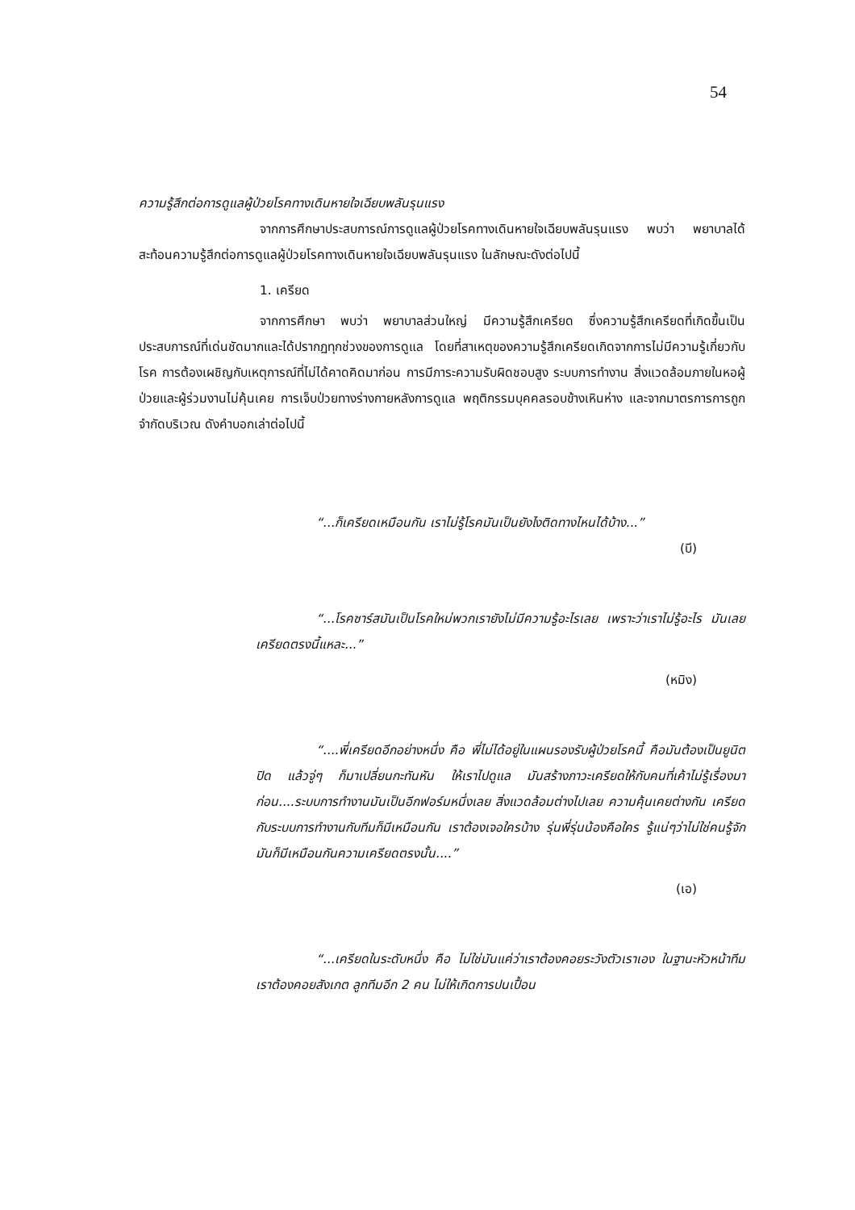54
ความรู้สึกต่อการดูแลผู้ป่วยโรคทางเดินหายใจเฉียบพลันรุนแรง
จากการศึกษาประสบการณ์การดูแลผู้ป่วยโรคทางเดินหายใจเฉียบพลันรุนแรง พบว่า พยาบาลได้สะท้อนความรู้สึกต่อการดูแลผู้ป่วยโรคทางเดินหายใจเฉียบพลันรุนแรง ในลักษณะดังต่อไปนี้
1. เครียด
จากการศึกษา พบว่า พยาบาลส่วนใหญ่ มีความรู้สึกเครียด ซึ่งความรู้สึกเครียดที่เกิดขึ้นเป็นประสบการณ์ที่เด่นชัดมากและได้ปรากฏทุกช่วงของการดูแล โดยที่สาเหตุของความรู้สึกเครียดเกิดจากการไม่มีความรู้เกี่ยวกับโรค การต้องเผชิญกับเหตุการณ์ที่ไม่ได้คาดคิดมาก่อน การมีภาระความรับผิดชอบสูง ระบบการทำงาน สิ่งแวดล้อมภายในหอผู้ป่วยและผู้ร่วมงานไม่คุ้นเคย การเจ็บป่วยทางร่างกายหลังการดูแล พฤติกรรมบุคคลรอบข้างเหินห่าง และจากมาตรการการถูกจำกัดบริเวณ ดังคำบอกเล่าต่อไปนี้
“...ก็เครียดเหมือนกัน เราไม่รู้โรคมันเป็นยังไงติดทางไหนได้บ้าง...”
(บี)
“...โรคซาร์สมันเป็นโรคใหม่พวกเรายังไม่มีความรู้อะไรเลย เพราะว่าเราไม่รู้อะไร มันเลยเครียดตรงนี้แหละ...”
(หมิง)
“....พี่เครียดอีกอย่างหนึ่ง คือ พี่ไม่ได้อยู่ในแผนรองรับผู้ป่วยโรคนี้ คือมันต้องเป็นยูนิตปิด แล้วจู่ๆ ก็มาเปลี่ยนกะทันหัน ให้เราไปดูแล มันสร้างภาวะเครียดให้กับคนที่เค้าไม่รู้เรื่องมาก่อน....ระบบการทำงานมันเป็นอีกฟอร์มหนึ่งเลย สิ่งแวดล้อมต่างไปเลย ความคุ้นเคยต่างกัน เครียดกับระบบการทำงานกับทีมก็มีเหมือนกัน เราต้องเจอใครบ้าง รุ่นพี่รุ่นน้องคือใคร รู้แน่ๆว่าไม่ใช่คนรู้จัก มันก็มีเหมือนกันความเครียดตรงนั้น....”
(เอ)
“...เครียดในระดับหนึ่ง คือ ไม่ใช่มันแค่ว่าเราต้องคอยระวังตัวเราเอง ในฐานะหัวหน้าทีม เราต้องคอยสังเกต ลูกทีมอีก 2 คน ไม่ให้เกิดการปนเปื้อน